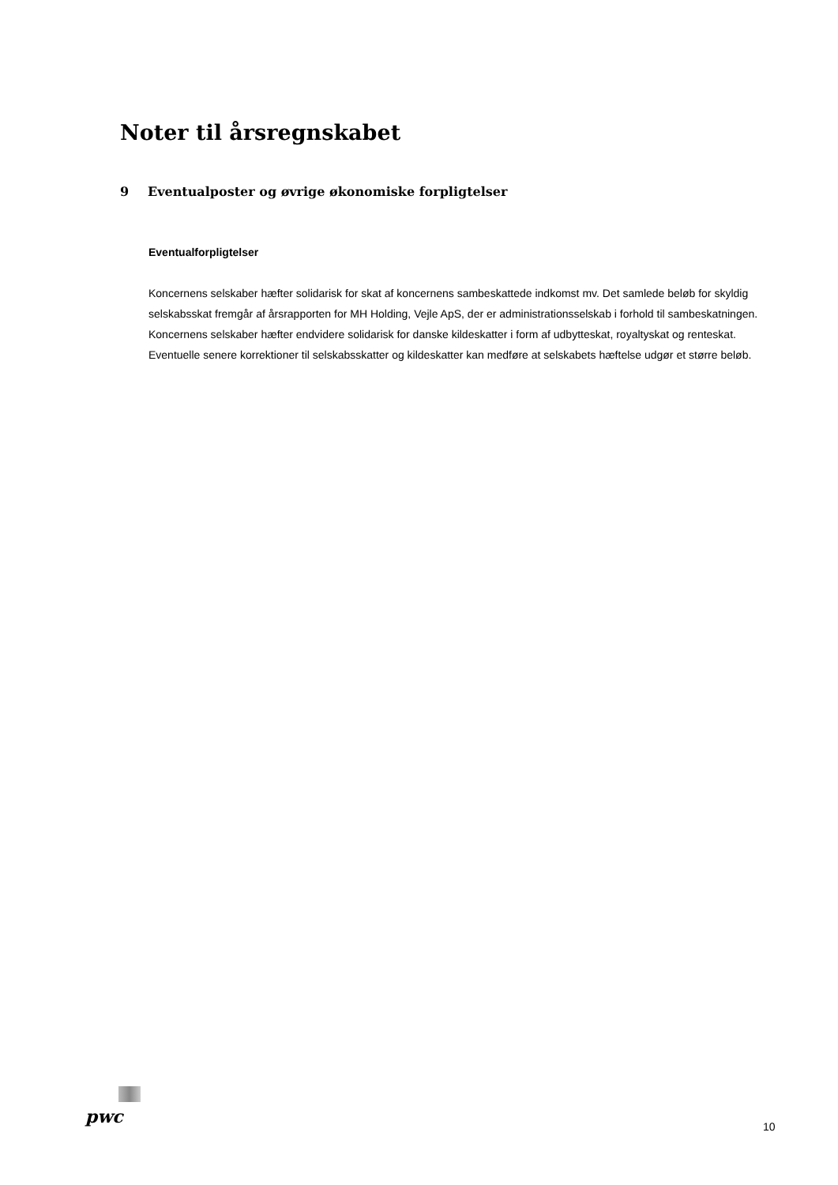Noter til årsregnskabet
9 Eventualposter og øvrige økonomiske forpligtelser
Eventualforpligtelser
Koncernens selskaber hæfter solidarisk for skat af koncernens sambeskattede indkomst mv. Det samlede beløb for skyldig selskabsskat fremgår af årsrapporten for MH Holding, Vejle ApS, der er administrationsselskab i forhold til sambeskatningen. Koncernens selskaber hæfter endvidere solidarisk for danske kildeskatter i form af udbytteskat, royaltyskat og renteskat. Eventuelle senere korrektioner til selskabsskatter og kildeskatter kan medføre at selskabets hæftelse udgør et større beløb.
pwc 10